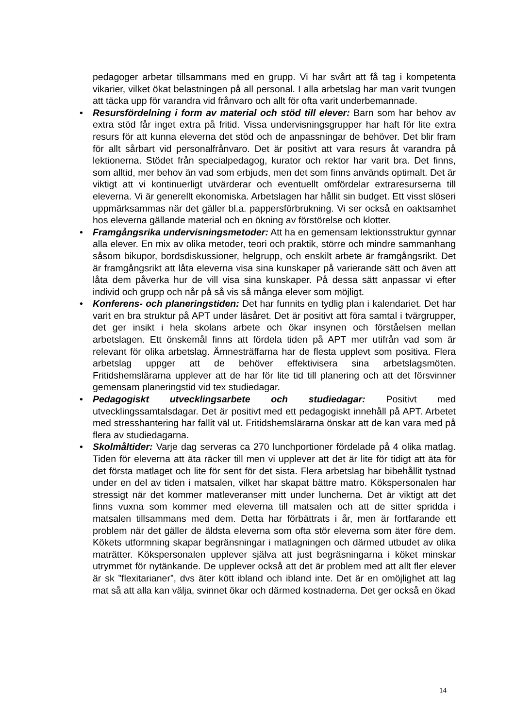pedagoger arbetar tillsammans med en grupp. Vi har svårt att få tag i kompetenta vikarier, vilket ökat belastningen på all personal. I alla arbetslag har man varit tvungen att täcka upp för varandra vid frånvaro och allt för ofta varit underbemannade.
• Resursfördelning i form av material och stöd till elever: Barn som har behov av extra stöd får inget extra på fritid. Vissa undervisningsgrupper har haft för lite extra resurs för att kunna eleverna det stöd och de anpassningar de behöver. Det blir fram för allt sårbart vid personalfrånvaro. Det är positivt att vara resurs åt varandra på lektionerna. Stödet från specialpedagog, kurator och rektor har varit bra. Det finns, som alltid, mer behov än vad som erbjuds, men det som finns används optimalt. Det är viktigt att vi kontinuerligt utvärderar och eventuellt omfördelar extraresurserna till eleverna. Vi är generellt ekonomiska. Arbetslagen har hållit sin budget. Ett visst slöseri uppmärksammas när det gäller bl.a. pappersförbrukning. Vi ser också en oaktsamhet hos eleverna gällande material och en ökning av förstörelse och klotter.
• Framgångsrika undervisningsmetoder: Att ha en gemensam lektionsstruktur gynnar alla elever. En mix av olika metoder, teori och praktik, större och mindre sammanhang såsom bikupor, bordsdiskussioner, helgrupp, och enskilt arbete är framgångsrikt. Det är framgångsrikt att låta eleverna visa sina kunskaper på varierande sätt och även att låta dem påverka hur de vill visa sina kunskaper. På dessa sätt anpassar vi efter individ och grupp och når på så vis så många elever som möjligt.
• Konferens- och planeringstiden: Det har funnits en tydlig plan i kalendariet. Det har varit en bra struktur på APT under läsåret. Det är positivt att föra samtal i tvärgrupper, det ger insikt i hela skolans arbete och ökar insynen och förståelsen mellan arbetslagen. Ett önskemål finns att fördela tiden på APT mer utifrån vad som är relevant för olika arbetslag. Ämnesträffarna har de flesta upplevt som positiva. Flera arbetslag uppger att de behöver effektivisera sina arbetslagsmöten. Fritidshemslärarna upplever att de har för lite tid till planering och att det försvinner gemensam planeringstid vid tex studiedagar.
• Pedagogiskt utvecklingsarbete och studiedagar: Positivt med utvecklingssamtalsdagar. Det är positivt med ett pedagogiskt innehåll på APT. Arbetet med stresshantering har fallit väl ut. Fritidshemslärarna önskar att de kan vara med på flera av studiedagarna.
• Skolmåltider: Varje dag serveras ca 270 lunchportioner fördelade på 4 olika matlag. Tiden för eleverna att äta räcker till men vi upplever att det är lite för tidigt att äta för det första matlaget och lite för sent för det sista. Flera arbetslag har bibehållit tystnad under en del av tiden i matsalen, vilket har skapat bättre matro. Kökspersonalen har stressigt när det kommer matleveranser mitt under luncherna. Det är viktigt att det finns vuxna som kommer med eleverna till matsalen och att de sitter spridda i matsalen tillsammans med dem. Detta har förbättrats i år, men är fortfarande ett problem när det gäller de äldsta eleverna som ofta stör eleverna som äter före dem. Kökets utformning skapar begränsningar i matlagningen och därmed utbudet av olika maträtter. Kökspersonalen upplever själva att just begräsningarna i köket minskar utrymmet för nytänkande. De upplever också att det är problem med att allt fler elever är sk ”flexitarianer”, dvs äter kött ibland och ibland inte. Det är en omöjlighet att lag mat så att alla kan välja, svinnet ökar och därmed kostnaderna. Det ger också en ökad
14